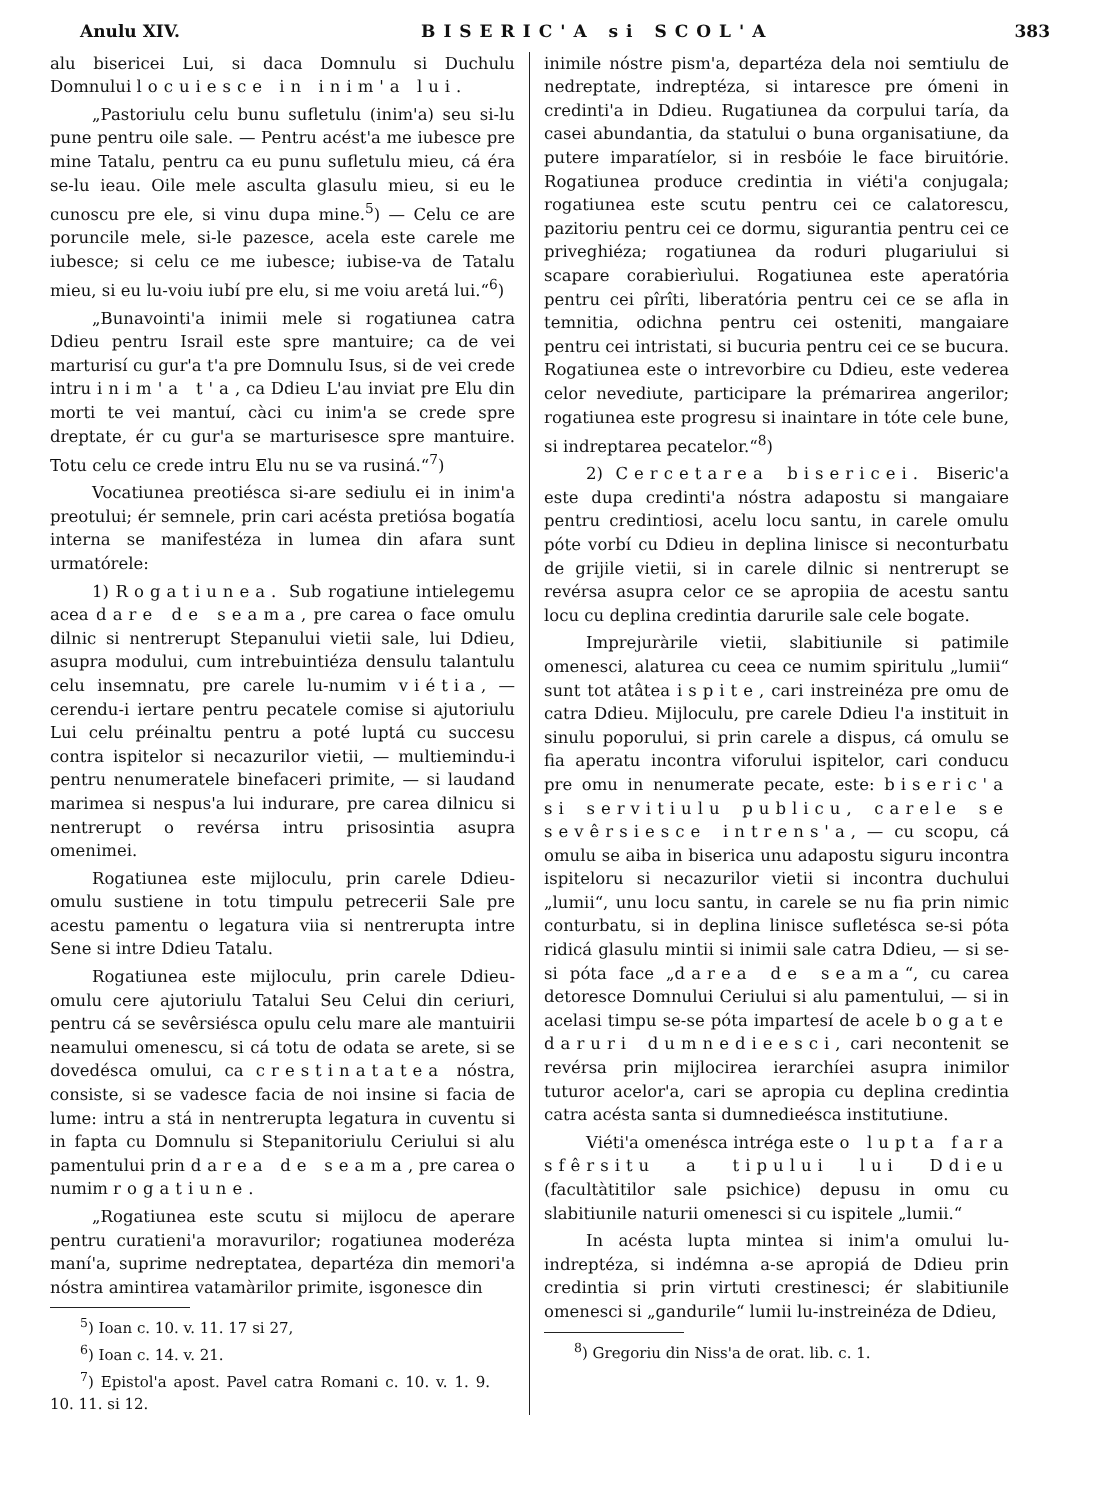Anulu XIV. BISERIC'A si SCOL'A 383
alu bisericei Lui, si daca Domnulu si Duchulu Domnului locuiesce in inim'a lui.
„Pastoriulu celu bunu sufletulu (inim'a) seu si-lu pune pentru oile sale. — Pentru acést'a me iubesce pre mine Tatalu, pentru ca eu punu sufletulu mieu, cá éra se-lu ieau. Oile mele asculta glasulu mieu, si eu le cunoscu pre ele, si vinu dupa mine.<sup>5</sup>) — Celu ce are poruncile mele, si-le pazesce, acela este carele me iubesce; si celu ce me iubesce; iubise-va de Tatalu mieu, si eu lu-voiu iubí pre elu, si me voiu aretá lui.“<sup>6</sup>)
„Bunavointi'a inimii mele si rogatiunea catra Ddieu pentru Israil este spre mantuire; ca de vei marturisí cu gur'a t'a pre Domnulu Isus, si de vei crede intru inim'a t'a, ca Ddieu L'au inviat pre Elu din morti te vei mantuí, càci cu inim'a se crede spre dreptate, ér cu gur'a se marturisesce spre mantuire. Totu celu ce crede intru Elu nu se va rusiná.“<sup>7</sup>)
Vocatiunea preotiésca si-are sediulu ei in inim'a preotului; ér semnele, prin cari acésta pretiósa bogatía interna se manifestéza in lumea din afara sunt urmatórele:
1) Rogatiunea. Sub rogatiune intielegemu acea dare de seama, pre carea o face omulu dilnic si nentrerupt Stepanului vietii sale, lui Ddieu, asupra modului, cum intrebuintiéza densulu talantulu celu insemnatu, pre carele lu-numim viétia, — cerendu-i iertare pentru pecatele comise si ajutoriulu Lui celu préinaltu pentru a poté luptá cu succesu contra ispitelor si necazurilor vietii, — multiemindu-i pentru nenumeratele binefaceri primite, — si laudand marimea si nespus'a lui indurare, pre carea dilnicu si nentrerupt o revérsa intru prisosintia asupra omenimei.
Rogatiunea este mijloculu, prin carele Ddieu-omulu sustiene in totu timpulu petrecerii Sale pre acestu pamentu o legatura viia si nentrerupta intre Sene si intre Ddieu Tatalu.
Rogatiunea este mijloculu, prin carele Ddieu-omulu cere ajutoriulu Tatalui Seu Celui din ceriuri, pentru cá se sevêrsiésca opulu celu mare ale mantuirii neamului omenescu, si cá totu de odata se arete, si se dovedésca omului, ca crestinatatea nóstra, consiste, si se vadesce facia de noi insine si facia de lume: intru a stá in nentrerupta legatura in cuventu si in fapta cu Domnulu si Stepanitoriulu Ceriului si alu pamentului prin darea de seama, pre carea o numim rogatiune.
„Rogatiunea este scutu si mijlocu de aperare pentru curatieni'a moravurilor; rogatiunea moderéza maní'a, suprime nedreptatea, departéza din memori'a nóstra amintirea vatamàrilor primite, isgonesce din
<sup>5</sup>) Ioan c. 10. v. 11. 17 si 27,
<sup>6</sup>) Ioan c. 14. v. 21.
<sup>7</sup>) Epistol'a apost. Pavel catra Romani c. 10. v. 1. 9. 10. 11. si 12.
inimile nóstre pism'a, departéza dela noi semtiulu de nedreptate, indreptéza, si intaresce pre ómeni in credinti'a in Ddieu. Rugatiunea da corpului taría, da casei abundantia, da statului o buna organisatiune, da putere imparatíelor, si in resbóie le face biruitórie. Rogatiunea produce credintia in viéti'a conjugala; rogatiunea este scutu pentru cei ce calatorescu, pazitoriu pentru cei ce dormu, sigurantia pentru cei ce priveghiéza; rogatiunea da roduri plugariului si scapare corabierìului. Rogatiunea este aperatória pentru cei pîrîti, liberatória pentru cei ce se afla in temnitia, odichna pentru cei osteniti, mangaiare pentru cei intristati, si bucuria pentru cei ce se bucura. Rogatiunea este o intrevorbire cu Ddieu, este vederea celor nevediute, participare la prémarirea angerilor; rogatiunea este progresu si inaintare in tóte cele bune, si indreptarea pecatelor.“<sup>8</sup>)
2) Cercetarea bisericei. Biseric'a este dupa credinti'a nóstra adapostu si mangaiare pentru credintiosi, acelu locu santu, in carele omulu póte vorbí cu Ddieu in deplina linisce si necontur­batu de grijile vietii, si in carele dilnic si nentrerupt se revérsa asupra celor ce se apropiia de acestu santu locu cu deplina credintia darurile sale cele bogate.
Imprejuràrile vietii, slabitiunile si patimile omenesci, alaturea cu ceea ce numim spiritulu „lumii“ sunt tot atâtea ispite, cari instreinéza pre omu de catra Ddieu. Mijloculu, pre carele Ddieu l'a instituit in sinulu poporului, si prin carele a dispus, cá omulu se fia aperatu incontra viforului ispitelor, cari conducu pre omu in nenumerate pecate, este: biseric'a si servitiulu publicu, carele se sevêrsiesce intrens'a, — cu scopu, cá omulu se aiba in biserica unu adapostu siguru incontra ispiteloru si necazurilor vietii si incontra duchului „lumii“, unu locu santu, in carele se nu fia prin nimic conturbatu, si in deplina linisce sufletésca se-si póta ridicá glasulu mintii si inimii sale catra Ddieu, — si se-si póta face „darea de seama“, cu carea detoresce Domnului Ceriului si alu pamentului, — si in acelasi timpu se-se póta impartesí de acele bogate daruri dumnedieesci, cari necontenit se revérsa prin mijlocirea ierarchíei asupra inimilor tuturor acelor'a, cari se apropia cu deplina credintia catra acésta santa si dumnedieésca institutiune.
Viéti'a omenésca intréga este o lupta fara sfêrsitu a tipului lui Ddieu (facultàtitilor sale psichice) depusu in omu cu slabitiunile naturii omenesci si cu ispitele „lumii.“
In acésta lupta mintea si inim'a omului lu-indreptéza, si indémna a-se apropiá de Ddieu prin credintia si prin virtuti crestinesci; ér slabitiunile omenesci si „gandurile“ lumii lu-instreinéza de Ddieu,
<sup>8</sup>) Gregoriu din Niss'a de orat. lib. c. 1.